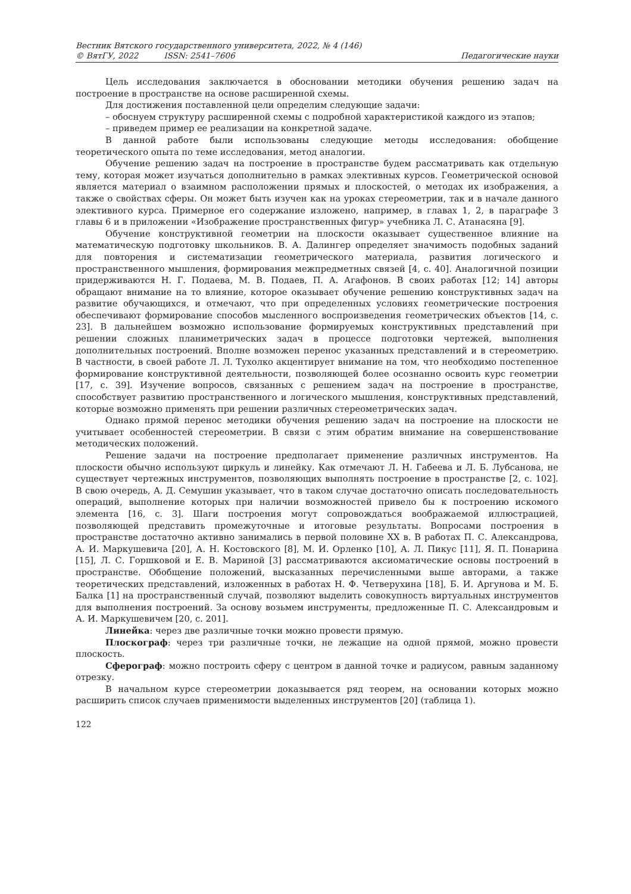Вестник Вятского государственного университета, 2022, № 4 (146)
© ВятГУ, 2022 ISSN: 2541–7606 Педагогические науки
Цель исследования заключается в обосновании методики обучения решению задач на построение в пространстве на основе расширенной схемы.
Для достижения поставленной цели определим следующие задачи:
– обоснуем структуру расширенной схемы с подробной характеристикой каждого из этапов;
– приведем пример ее реализации на конкретной задаче.
В данной работе были использованы следующие методы исследования: обобщение теоретического опыта по теме исследования, метод аналогии.
Обучение решению задач на построение в пространстве будем рассматривать как отдельную тему, которая может изучаться дополнительно в рамках элективных курсов. Геометрической основой является материал о взаимном расположении прямых и плоскостей, о методах их изображения, а также о свойствах сферы. Он может быть изучен как на уроках стереометрии, так и в начале данного элективного курса. Примерное его содержание изложено, например, в главах 1, 2, в параграфе 3 главы 6 и в приложении «Изображение пространственных фигур» учебника Л. С. Атанасяна [9].
Обучение конструктивной геометрии на плоскости оказывает существенное влияние на математическую подготовку школьников. В. А. Далингер определяет значимость подобных заданий для повторения и систематизации геометрического материала, развития логического и пространственного мышления, формирования межпредметных связей [4, с. 40]. Аналогичной позиции придерживаются Н. Г. Подаева, М. В. Подаев, П. А. Агафонов. В своих работах [12; 14] авторы обращают внимание на то влияние, которое оказывает обучение решению конструктивных задач на развитие обучающихся, и отмечают, что при определенных условиях геометрические построения обеспечивают формирование способов мысленного воспроизведения геометрических объектов [14, с. 23]. В дальнейшем возможно использование формируемых конструктивных представлений при решении сложных планиметрических задач в процессе подготовки чертежей, выполнения дополнительных построений. Вполне возможен перенос указанных представлений и в стереометрию. В частности, в своей работе Л. Л. Тухолко акцентирует внимание на том, что необходимо постепенное формирование конструктивной деятельности, позволяющей более осознанно освоить курс геометрии [17, с. 39]. Изучение вопросов, связанных с решением задач на построение в пространстве, способствует развитию пространственного и логического мышления, конструктивных представлений, которые возможно применять при решении различных стереометрических задач.
Однако прямой перенос методики обучения решению задач на построение на плоскости не учитывает особенностей стереометрии. В связи с этим обратим внимание на совершенствование методических положений.
Решение задачи на построение предполагает применение различных инструментов. На плоскости обычно используют циркуль и линейку. Как отмечают Л. Н. Габеева и Л. Б. Лубсанова, не существует чертежных инструментов, позволяющих выполнять построение в пространстве [2, с. 102]. В свою очередь, А. Д. Семушин указывает, что в таком случае достаточно описать последовательность операций, выполнение которых при наличии возможностей привело бы к построению искомого элемента [16, с. 3]. Шаги построения могут сопровождаться воображаемой иллюстрацией, позволяющей представить промежуточные и итоговые результаты. Вопросами построения в пространстве достаточно активно занимались в первой половине XX в. В работах П. С. Александрова, А. И. Маркушевича [20], А. Н. Костовского [8], М. И. Орленко [10], А. Л. Пикус [11], Я. П. Понарина [15], Л. С. Горшковой и Е. В. Мариной [3] рассматриваются аксиоматические основы построений в пространстве. Обобщение положений, высказанных перечисленными выше авторами, а также теоретических представлений, изложенных в работах Н. Ф. Четверухина [18], Б. И. Аргунова и М. Б. Балка [1] на пространственный случай, позволяют выделить совокупность виртуальных инструментов для выполнения построений. За основу возьмем инструменты, предложенные П. С. Александровым и А. И. Маркушевичем [20, с. 201].
Линейка: через две различные точки можно провести прямую.
Плоскограф: через три различные точки, не лежащие на одной прямой, можно провести плоскость.
Сферограф: можно построить сферу с центром в данной точке и радиусом, равным заданному отрезку.
В начальном курсе стереометрии доказывается ряд теорем, на основании которых можно расширить список случаев применимости выделенных инструментов [20] (таблица 1).
122